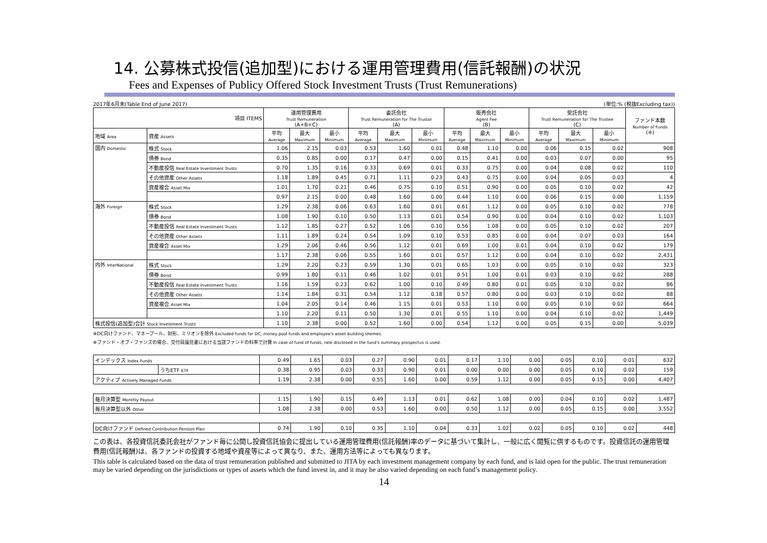14. 公募株式投信(追加型)における運用管理費用(信託報酬)の状況
Fees and Expenses of Publicy Offered Stock Investment Trusts (Trust Remunerations)
2017年6月末(Table End of June 2017) (単位:% (税抜Excluding tax))
| 項目 ITEMS | | 運用管理費用 Trust Remuneration (A+B+C) | | | 委託会社 Trust Remuneration for The Trustor (A) | | | 販売会社 Agent Fee (B) | | | 受託会社 Trust Remuneration for The Trustee (C) | | | ファンド本数 Number of Funds (※) |
| --- | --- | --- | --- | --- | --- | --- | --- | --- | --- | --- | --- | --- | --- | --- |
| 地域 Area | 資産 Assets | 平均 Average | 最大 Maximum | 最小 Minimum | 平均 Average | 最大 Maximum | 最小 Minimum | 平均 Average | 最大 Maximum | 最小 Minimum | 平均 Average | 最大 Maximum | 最小 Minimum | |
| 国内 Domestic | 株式 Stock | 1.06 | 2.15 | 0.03 | 0.53 | 1.60 | 0.01 | 0.48 | 1.10 | 0.00 | 0.06 | 0.15 | 0.02 | 908 |
| | 債券 Bond | 0.35 | 0.85 | 0.00 | 0.17 | 0.47 | 0.00 | 0.15 | 0.41 | 0.00 | 0.03 | 0.07 | 0.00 | 95 |
| | 不動産投信 Real Estate Investment Trusts | 0.70 | 1.35 | 0.16 | 0.33 | 0.69 | 0.01 | 0.33 | 0.75 | 0.00 | 0.04 | 0.08 | 0.02 | 110 |
| | その他資産 Other Assets | 1.18 | 1.89 | 0.45 | 0.71 | 1.11 | 0.23 | 0.43 | 0.75 | 0.00 | 0.04 | 0.05 | 0.03 | 4 |
| | 資産複合 Asset Mix | 1.01 | 1.70 | 0.21 | 0.46 | 0.75 | 0.10 | 0.51 | 0.90 | 0.00 | 0.05 | 0.10 | 0.02 | 42 |
| | | 0.97 | 2.15 | 0.00 | 0.48 | 1.60 | 0.00 | 0.44 | 1.10 | 0.00 | 0.06 | 0.15 | 0.00 | 1,159 |
| 海外 Foreign | 株式 Stock | 1.29 | 2.38 | 0.06 | 0.63 | 1.60 | 0.01 | 0.61 | 1.12 | 0.00 | 0.05 | 0.10 | 0.02 | 778 |
| | 債券 Bond | 1.08 | 1.90 | 0.10 | 0.50 | 1.13 | 0.01 | 0.54 | 0.90 | 0.00 | 0.04 | 0.10 | 0.02 | 1,103 |
| | 不動産投信 Real Estate Investment Trusts | 1.12 | 1.85 | 0.27 | 0.52 | 1.06 | 0.10 | 0.56 | 1.08 | 0.00 | 0.05 | 0.10 | 0.02 | 207 |
| | その他資産 Other Assets | 1.11 | 1.89 | 0.24 | 0.54 | 1.09 | 0.10 | 0.53 | 0.85 | 0.00 | 0.04 | 0.07 | 0.03 | 164 |
| | 資産複合 Asset Mix | 1.29 | 2.06 | 0.46 | 0.56 | 1.12 | 0.01 | 0.69 | 1.00 | 0.01 | 0.04 | 0.10 | 0.02 | 179 |
| | | 1.17 | 2.38 | 0.06 | 0.55 | 1.60 | 0.01 | 0.57 | 1.12 | 0.00 | 0.04 | 0.10 | 0.02 | 2,431 |
| 内外 InterNational | 株式 Stock | 1.29 | 2.20 | 0.23 | 0.59 | 1.30 | 0.01 | 0.65 | 1.03 | 0.00 | 0.05 | 0.10 | 0.02 | 323 |
| | 債券 Bond | 0.99 | 1.80 | 0.11 | 0.46 | 1.02 | 0.01 | 0.51 | 1.00 | 0.01 | 0.03 | 0.10 | 0.02 | 288 |
| | 不動産投信 Real Estate Investment Trusts | 1.16 | 1.59 | 0.23 | 0.62 | 1.00 | 0.10 | 0.49 | 0.80 | 0.01 | 0.05 | 0.10 | 0.02 | 86 |
| | その他資産 Other Assets | 1.14 | 1.84 | 0.31 | 0.54 | 1.12 | 0.18 | 0.57 | 0.80 | 0.00 | 0.03 | 0.10 | 0.02 | 88 |
| | 資産複合 Asset Mix | 1.04 | 2.05 | 0.14 | 0.46 | 1.15 | 0.01 | 0.53 | 1.10 | 0.00 | 0.05 | 0.10 | 0.02 | 664 |
| | | 1.10 | 2.20 | 0.11 | 0.50 | 1.30 | 0.01 | 0.55 | 1.10 | 0.00 | 0.04 | 0.10 | 0.02 | 1,449 |
| 株式投信(追加型)合計 Stock Investment Trusts | | 1.10 | 2.38 | 0.00 | 0.52 | 1.60 | 0.00 | 0.54 | 1.12 | 0.00 | 0.05 | 0.15 | 0.00 | 5,039 |
※DC向けファンド、マネープール、財形、ミリオンを除外 Excluded funds for DC, money pool funds and employee's asset-building shemes.
※ファンド・オブ・ファンズの場合、交付目論見書における当該ファンドの料率で計算 In case of fund of funds, rate disclosed in the fund's summary prospectus is used.
| インデックス Index Funds | | 0.49 | 1.65 | 0.03 | 0.27 | 0.90 | 0.01 | 0.17 | 1.10 | 0.00 | 0.05 | 0.10 | 0.01 | 632 |
| | うちETF ETF | 0.38 | 0.95 | 0.03 | 0.33 | 0.90 | 0.01 | 0.00 | 0.00 | 0.00 | 0.05 | 0.10 | 0.02 | 159 |
| アクティブ Actively Managed Funds | | 1.19 | 2.38 | 0.00 | 0.55 | 1.60 | 0.00 | 0.59 | 1.12 | 0.00 | 0.05 | 0.15 | 0.00 | 4,407 |
| 毎月決算型 Monthly Payout | | 1.15 | 1.90 | 0.15 | 0.49 | 1.13 | 0.01 | 0.62 | 1.08 | 0.00 | 0.04 | 0.10 | 0.02 | 1,487 |
| 毎月決算型以外 Other | | 1.08 | 2.38 | 0.00 | 0.53 | 1.60 | 0.00 | 0.50 | 1.12 | 0.00 | 0.05 | 0.15 | 0.00 | 3,552 |
| DC向けファンド Defined Contribution Pension Plan | | 0.74 | 1.90 | 0.10 | 0.35 | 1.10 | 0.04 | 0.33 | 1.02 | 0.02 | 0.05 | 0.10 | 0.02 | 448 |
この表は、各投資信託委託会社がファンド毎に公開し投資信託協会に提出している運用管理費用(信託報酬)率のデータに基づいて集計し、一般に広く閲覧に供するものです。投資信託の運用管理費用(信託報酬)は、各ファンドの投資する地域や資産等によって異なり、また、運用方法等によっても異なります。
This table is calculated based on the data of trust remuneration published and submitted to JITA by each investment management company by each fund, and is laid open for the public. The trust remuneration may be varied depending on the jurisdictions or types of assets which the fund invest in, and it may be also varied depending on each fund’s management policy.
14